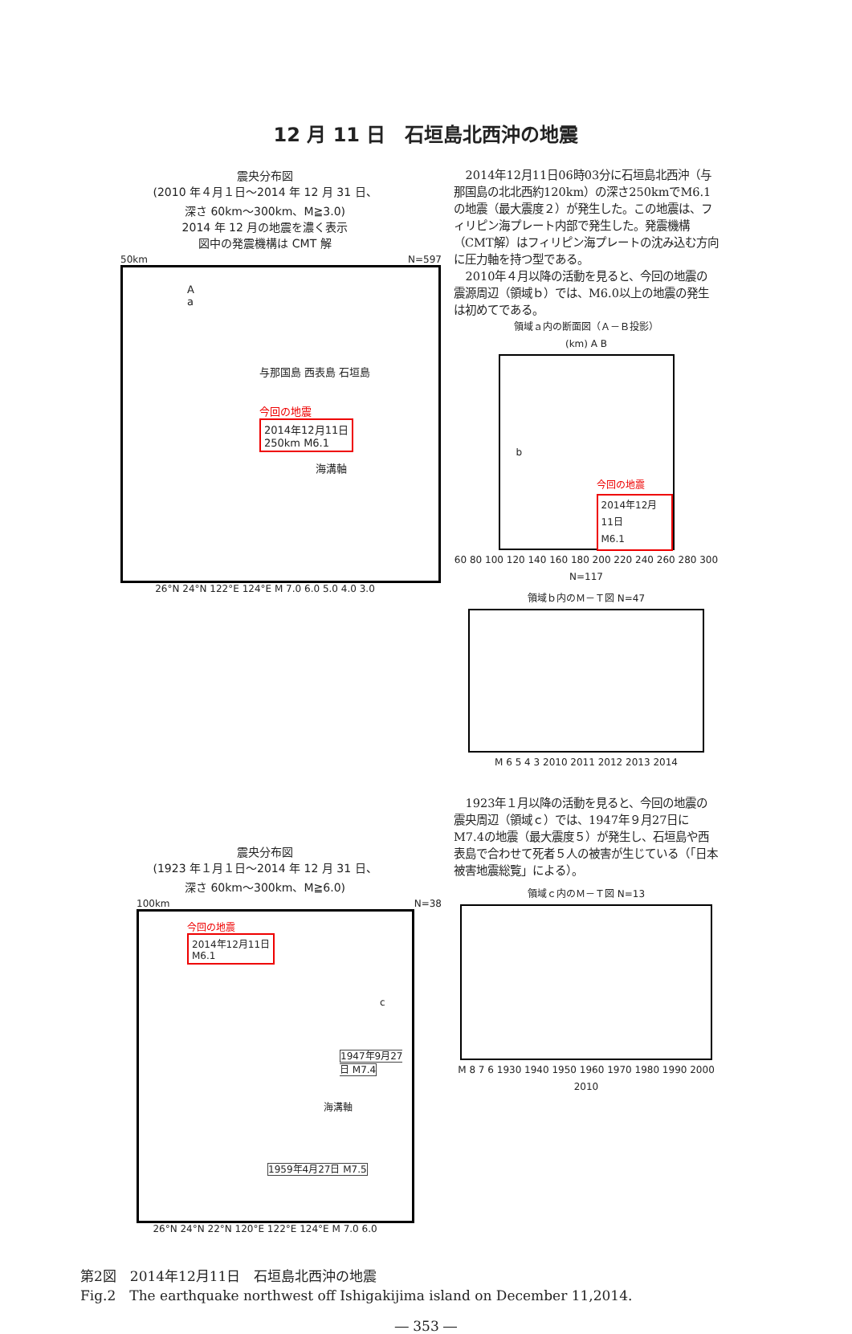12 月 11 日　石垣島北西沖の地震
震央分布図
(2010 年４月１日～2014 年 12 月 31 日、
深さ 60km～300km、M≧3.0)
2014 年 12 月の地震を濃く表示
図中の発震機構は CMT 解
50km N=597
A
a
与那国島 西表島 石垣島
今回の地震
2014年12月11日
250km M6.1
海溝軸
26°N 24°N 122°E 124°E M 7.0 6.0 5.0 4.0 3.0
2014年12月11日06時03分に石垣島北西沖（与那国島の北北西約120km）の深さ250kmでM6.1の地震（最大震度２）が発生した。この地震は、フィリピン海プレート内部で発生した。発震機構（CMT解）はフィリピン海プレートの沈み込む方向に圧力軸を持つ型である。
2010年４月以降の活動を見ると、今回の地震の震源周辺（領域ｂ）では、M6.0以上の地震の発生は初めてである。
領域ａ内の断面図（Ａ－Ｂ投影）
(km) A B
b
今回の地震
2014年12月11日
M6.1
60 80 100 120 140 160 180 200 220 240 260 280 300 N=117
領域ｂ内のＭ－Ｔ図 N=47
M 6 5 4 3 2010 2011 2012 2013 2014
震央分布図
(1923 年１月１日～2014 年 12 月 31 日、
深さ 60km～300km、M≧6.0)
100km N=38
今回の地震
2014年12月11日
M6.1
c
1947年9月27日 M7.4
海溝軸
1959年4月27日 M7.5
26°N 24°N 22°N 120°E 122°E 124°E M 7.0 6.0
1923年１月以降の活動を見ると、今回の地震の震央周辺（領域ｃ）では、1947年９月27日にM7.4の地震（最大震度５）が発生し、石垣島や西表島で合わせて死者５人の被害が生じている（「日本被害地震総覧」による）。
領域ｃ内のＭ－Ｔ図 N=13
M 8 7 6 1930 1940 1950 1960 1970 1980 1990 2000 2010
第2図　2014年12月11日　石垣島北西沖の地震
Fig.2　The earthquake northwest off Ishigakijima island on December 11,2014.
― 353 ―